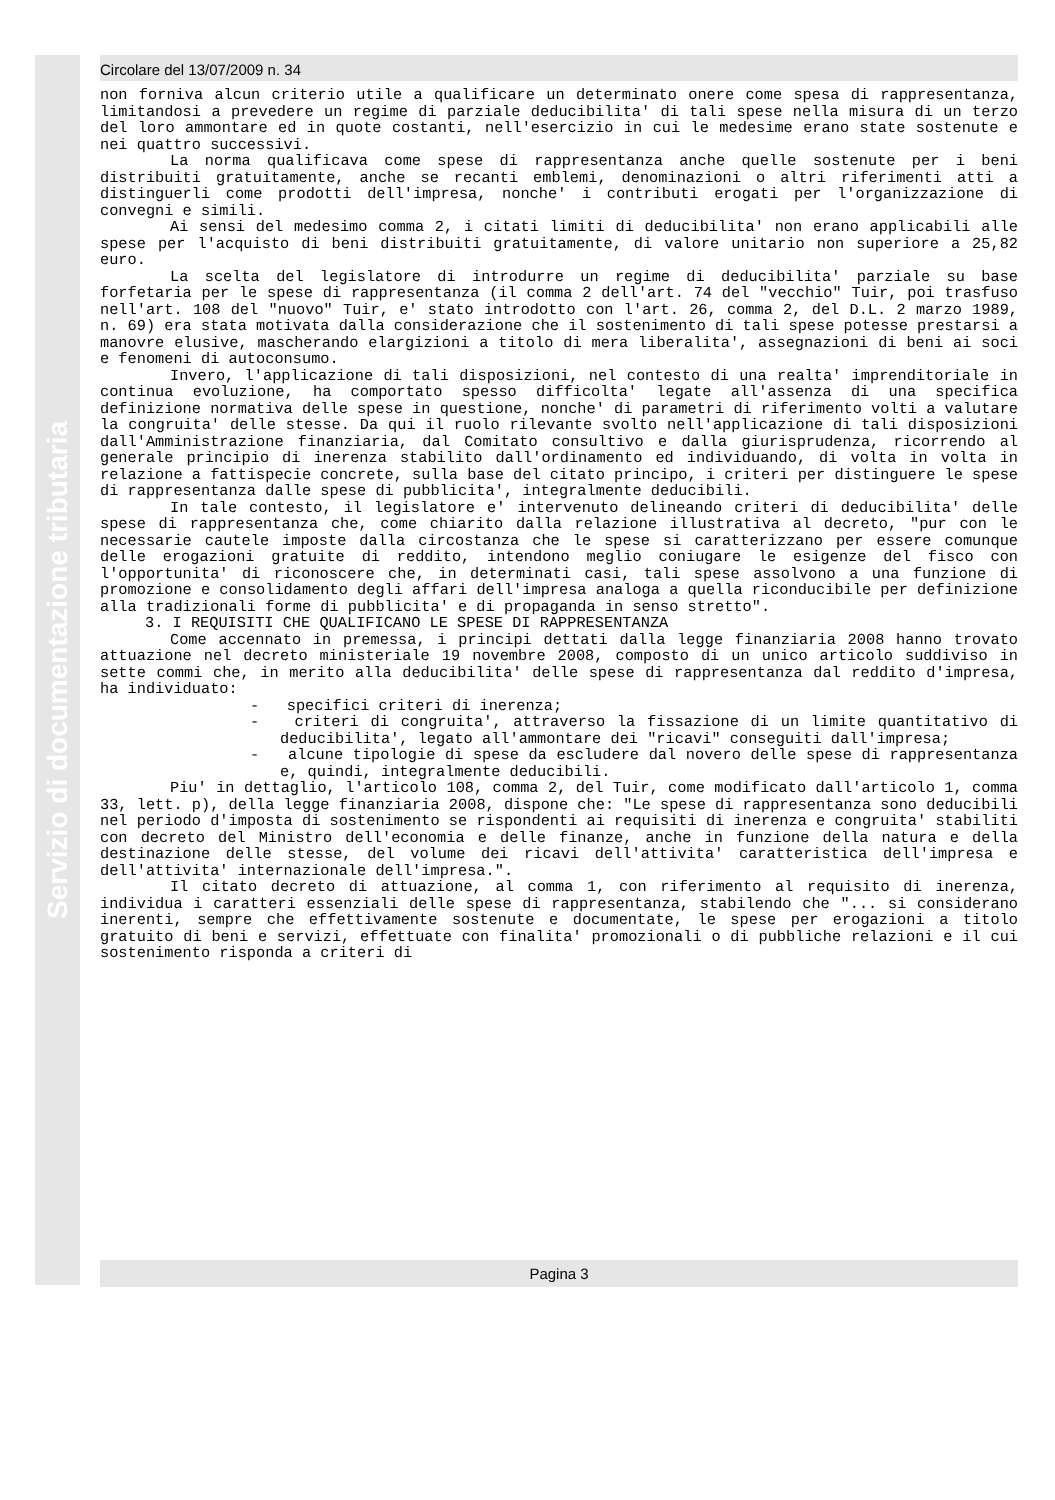Servizio di documentazione tributaria
Circolare del 13/07/2009 n. 34
non forniva alcun criterio utile a qualificare un determinato onere come spesa di rappresentanza, limitandosi a prevedere un regime di parziale deducibilita' di tali spese nella misura di un terzo del loro ammontare ed in quote costanti, nell'esercizio in cui le medesime erano state sostenute e nei quattro successivi.
La norma qualificava come spese di rappresentanza anche quelle sostenute per i beni distribuiti gratuitamente, anche se recanti emblemi, denominazioni o altri riferimenti atti a distinguerli come prodotti dell'impresa, nonche' i contributi erogati per l'organizzazione di convegni e simili.
Ai sensi del medesimo comma 2, i citati limiti di deducibilita' non erano applicabili alle spese per l'acquisto di beni distribuiti gratuitamente, di valore unitario non superiore a 25,82 euro.
La scelta del legislatore di introdurre un regime di deducibilita' parziale su base forfetaria per le spese di rappresentanza (il comma 2 dell'art. 74 del "vecchio" Tuir, poi trasfuso nell'art. 108 del "nuovo" Tuir, e' stato introdotto con l'art. 26, comma 2, del D.L. 2 marzo 1989, n. 69) era stata motivata dalla considerazione che il sostenimento di tali spese potesse prestarsi a manovre elusive, mascherando elargizioni a titolo di mera liberalita', assegnazioni di beni ai soci e fenomeni di autoconsumo.
Invero, l'applicazione di tali disposizioni, nel contesto di una realta' imprenditoriale in continua evoluzione, ha comportato spesso difficolta' legate all'assenza di una specifica definizione normativa delle spese in questione, nonche' di parametri di riferimento volti a valutare la congruita' delle stesse. Da qui il ruolo rilevante svolto nell'applicazione di tali disposizioni dall'Amministrazione finanziaria, dal Comitato consultivo e dalla giurisprudenza, ricorrendo al generale principio di inerenza stabilito dall'ordinamento ed individuando, di volta in volta in relazione a fattispecie concrete, sulla base del citato principo, i criteri per distinguere le spese di rappresentanza dalle spese di pubblicita', integralmente deducibili.
In tale contesto, il legislatore e' intervenuto delineando criteri di deducibilita' delle spese di rappresentanza che, come chiarito dalla relazione illustrativa al decreto, "pur con le necessarie cautele imposte dalla circostanza che le spese si caratterizzano per essere comunque delle erogazioni gratuite di reddito, intendono meglio coniugare le esigenze del fisco con l'opportunita' di riconoscere che, in determinati casi, tali spese assolvono a una funzione di promozione e consolidamento degli affari dell'impresa analoga a quella riconducibile per definizione alla tradizionali forme di pubblicita' e di propaganda in senso stretto".
3. I REQUISITI CHE QUALIFICANO LE SPESE DI RAPPRESENTANZA
Come accennato in premessa, i principi dettati dalla legge finanziaria 2008 hanno trovato attuazione nel decreto ministeriale 19 novembre 2008, composto di un unico articolo suddiviso in sette commi che, in merito alla deducibilita' delle spese di rappresentanza dal reddito d'impresa, ha individuato:
- specifici criteri di inerenza;
- criteri di congruita', attraverso la fissazione di un limite quantitativo di deducibilita', legato all'ammontare dei "ricavi" conseguiti dall'impresa;
- alcune tipologie di spese da escludere dal novero delle spese di rappresentanza e, quindi, integralmente deducibili.
Piu' in dettaglio, l'articolo 108, comma 2, del Tuir, come modificato dall'articolo 1, comma 33, lett. p), della legge finanziaria 2008, dispone che: "Le spese di rappresentanza sono deducibili nel periodo d'imposta di sostenimento se rispondenti ai requisiti di inerenza e congruita' stabiliti con decreto del Ministro dell'economia e delle finanze, anche in funzione della natura e della destinazione delle stesse, del volume dei ricavi dell'attivita' caratteristica dell'impresa e dell'attivita' internazionale dell'impresa.".
Il citato decreto di attuazione, al comma 1, con riferimento al requisito di inerenza, individua i caratteri essenziali delle spese di rappresentanza, stabilendo che "... si considerano inerenti, sempre che effettivamente sostenute e documentate, le spese per erogazioni a titolo gratuito di beni e servizi, effettuate con finalita' promozionali o di pubbliche relazioni e il cui sostenimento risponda a criteri di
Pagina 3